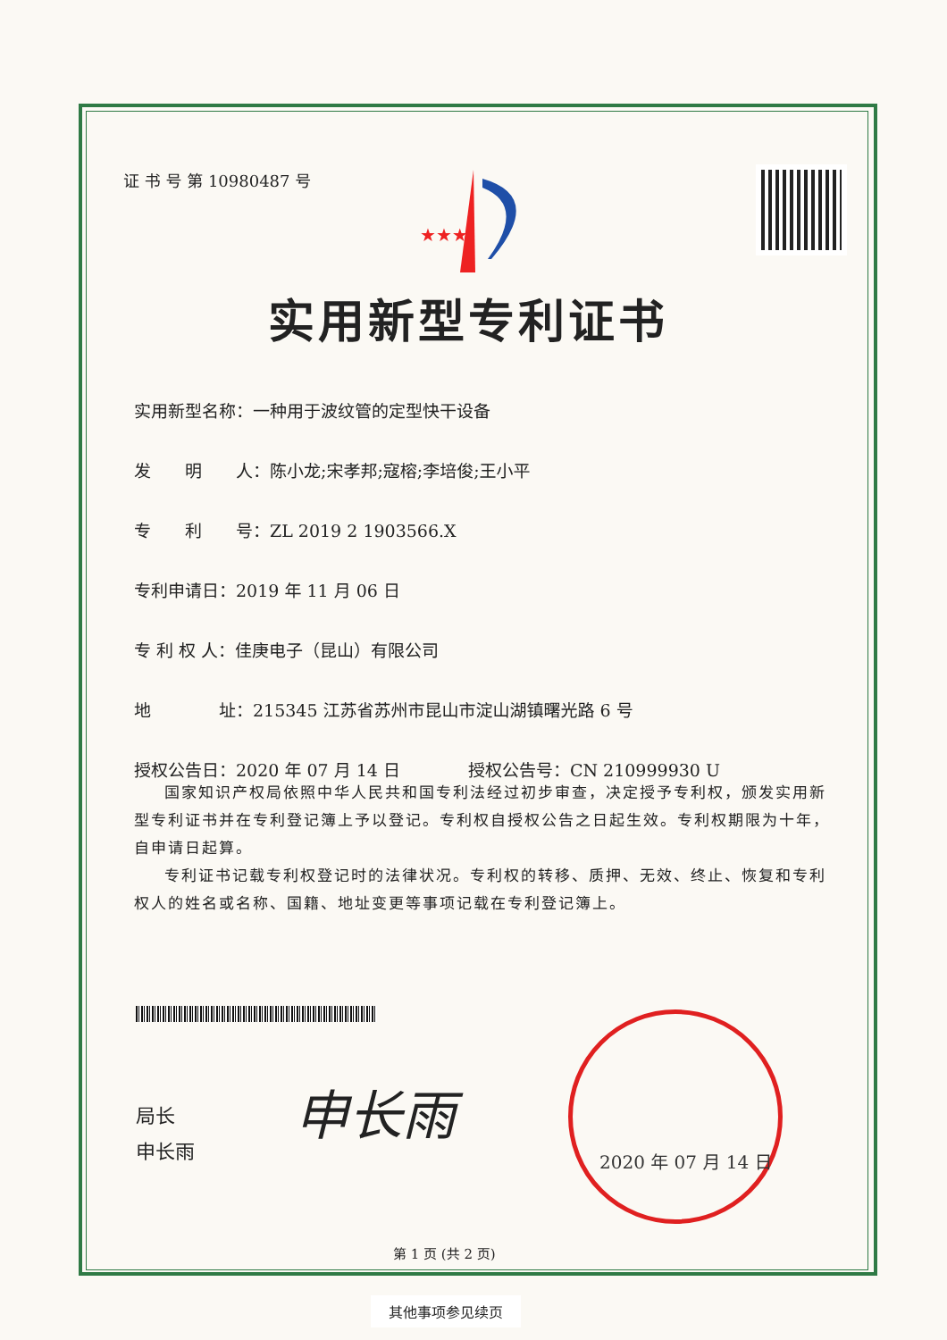证 书 号 第 10980487 号
★★★
实用新型专利证书
实用新型名称：一种用于波纹管的定型快干设备
发　　明　　人：陈小龙;宋孝邦;寇榕;李培俊;王小平
专　　利　　号：ZL 2019 2 1903566.X
专利申请日：2019 年 11 月 06 日
专 利 权 人：佳庚电子（昆山）有限公司
地　　　　址：215345 江苏省苏州市昆山市淀山湖镇曙光路 6 号
授权公告日：2020 年 07 月 14 日　　　　授权公告号：CN 210999930 U
国家知识产权局依照中华人民共和国专利法经过初步审查，决定授予专利权，颁发实用新型专利证书并在专利登记簿上予以登记。专利权自授权公告之日起生效。专利权期限为十年，自申请日起算。
专利证书记载专利权登记时的法律状况。专利权的转移、质押、无效、终止、恢复和专利权人的姓名或名称、国籍、地址变更等事项记载在专利登记簿上。
局长
申长雨
申长雨
2020 年 07 月 14 日
第 1 页 (共 2 页)
其他事项参见续页